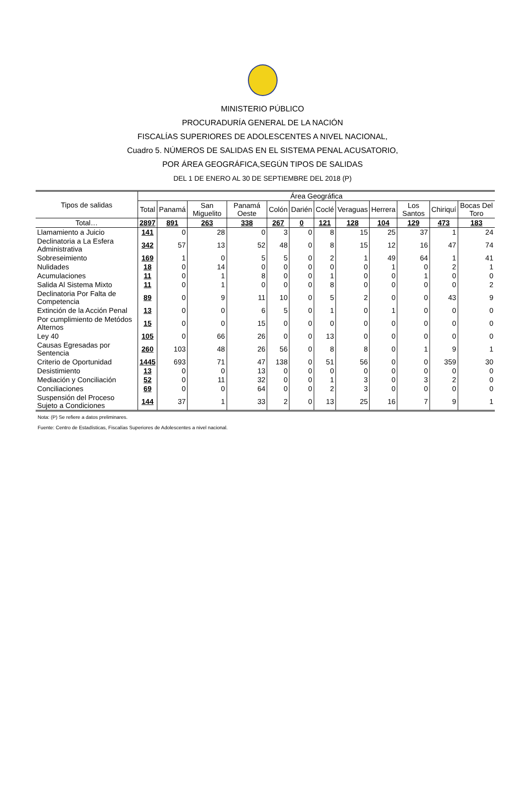MINISTERIO PÚBLICO
PROCURADURÍA GENERAL DE LA NACIÓN
FISCALÍAS SUPERIORES DE ADOLESCENTES A NIVEL NACIONAL,
Cuadro 5. NÚMEROS DE SALIDAS EN EL SISTEMA PENAL ACUSATORIO,
POR ÁREA GEOGRÁFICA,SEGÚN TIPOS DE SALIDAS
DEL 1 DE ENERO AL 30 DE SEPTIEMBRE DEL 2018 (P)
| Tipos de salidas | Área Geográfica | | | | | | | | | | | |
| --- | --- | --- | --- | --- | --- | --- | --- | --- | --- | --- | --- | --- |
| | Total | Panamá | San Miguelito | Panamá Oeste | Colón | Darién | Coclé | Veraguas | Herrera | Los Santos | Chiriquí | Bocas Del Toro |
| Total… | 2897 | 891 | 263 | 338 | 267 | 0 | 121 | 128 | 104 | 129 | 473 | 183 |
| Llamamiento a Juicio | 141 | 0 | 28 | 0 | 3 | 0 | 8 | 15 | 25 | 37 | 1 | 24 |
| Declinatoria a La Esfera Administrativa | 342 | 57 | 13 | 52 | 48 | 0 | 8 | 15 | 12 | 16 | 47 | 74 |
| Sobreseimiento | 169 | 1 | 0 | 5 | 5 | 0 | 2 | 1 | 49 | 64 | 1 | 41 |
| Nulidades | 18 | 0 | 14 | 0 | 0 | 0 | 0 | 0 | 1 | 0 | 2 | 1 |
| Acumulaciones | 11 | 0 | 1 | 8 | 0 | 0 | 1 | 0 | 0 | 1 | 0 | 0 |
| Salida Al Sistema Mixto | 11 | 0 | 1 | 0 | 0 | 0 | 8 | 0 | 0 | 0 | 0 | 2 |
| Declinatoria Por Falta de Competencia | 89 | 0 | 9 | 11 | 10 | 0 | 5 | 2 | 0 | 0 | 43 | 9 |
| Extinción de la Acción Penal | 13 | 0 | 0 | 6 | 5 | 0 | 1 | 0 | 1 | 0 | 0 | 0 |
| Por cumplimiento de Metódos Alternos | 15 | 0 | 0 | 15 | 0 | 0 | 0 | 0 | 0 | 0 | 0 | 0 |
| Ley 40 | 105 | 0 | 66 | 26 | 0 | 0 | 13 | 0 | 0 | 0 | 0 | 0 |
| Causas Egresadas por Sentencia | 260 | 103 | 48 | 26 | 56 | 0 | 8 | 8 | 0 | 1 | 9 | 1 |
| Criterio de Oportunidad | 1445 | 693 | 71 | 47 | 138 | 0 | 51 | 56 | 0 | 0 | 359 | 30 |
| Desistimiento | 13 | 0 | 0 | 13 | 0 | 0 | 0 | 0 | 0 | 0 | 0 | 0 |
| Mediación y Conciliación | 52 | 0 | 11 | 32 | 0 | 0 | 1 | 3 | 0 | 3 | 2 | 0 |
| Conciliaciones | 69 | 0 | 0 | 64 | 0 | 0 | 2 | 3 | 0 | 0 | 0 | 0 |
| Suspensión del Proceso Sujeto a Condiciones | 144 | 37 | 1 | 33 | 2 | 0 | 13 | 25 | 16 | 7 | 9 | 1 |
Nota: (P) Se refiere a datos preliminares.
Fuente: Centro de Estadísticas, Fiscalías Superiores de Adolescentes a nivel nacional.